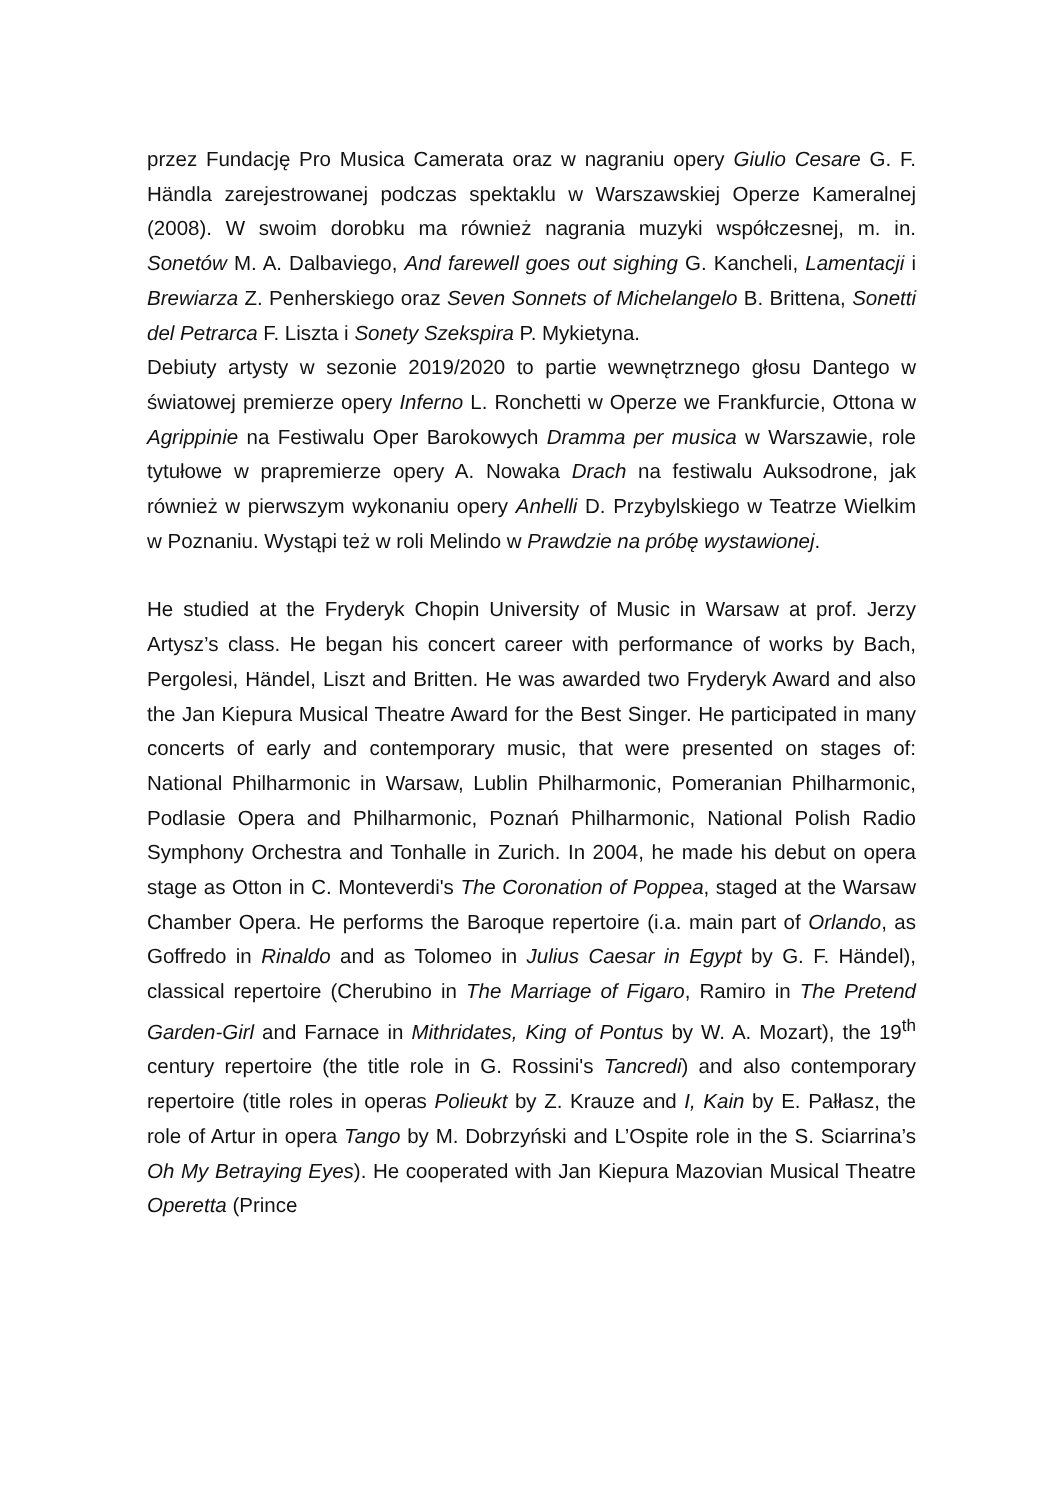przez Fundację Pro Musica Camerata oraz w nagraniu opery Giulio Cesare G. F. Händla zarejestrowanej podczas spektaklu w Warszawskiej Operze Kameralnej (2008). W swoim dorobku ma również nagrania muzyki współczesnej, m. in. Sonetów M. A. Dalbaviego, And farewell goes out sighing G. Kancheli, Lamentacji i Brewiarza Z. Penherskiego oraz Seven Sonnets of Michelangelo B. Brittena, Sonetti del Petrarca F. Liszta i Sonety Szekspira P. Mykietyna.
Debiuty artysty w sezonie 2019/2020 to partie wewnętrznego głosu Dantego w światowej premierze opery Inferno L. Ronchetti w Operze we Frankfurcie, Ottona w Agrippinie na Festiwalu Oper Barokowych Dramma per musica w Warszawie, role tytułowe w prapremierze opery A. Nowaka Drach na festiwalu Auksodrone, jak również w pierwszym wykonaniu opery Anhelli D. Przybylskiego w Teatrze Wielkim w Poznaniu. Wystąpi też w roli Melindo w Prawdzie na próbę wystawionej.
He studied at the Fryderyk Chopin University of Music in Warsaw at prof. Jerzy Artysz’s class. He began his concert career with performance of works by Bach, Pergolesi, Händel, Liszt and Britten. He was awarded two Fryderyk Award and also the Jan Kiepura Musical Theatre Award for the Best Singer. He participated in many concerts of early and contemporary music, that were presented on stages of: National Philharmonic in Warsaw, Lublin Philharmonic, Pomeranian Philharmonic, Podlasie Opera and Philharmonic, Poznań Philharmonic, National Polish Radio Symphony Orchestra and Tonhalle in Zurich. In 2004, he made his debut on opera stage as Otton in C. Monteverdi's The Coronation of Poppea, staged at the Warsaw Chamber Opera. He performs the Baroque repertoire (i.a. main part of Orlando, as Goffredo in Rinaldo and as Tolomeo in Julius Caesar in Egypt by G. F. Händel), classical repertoire (Cherubino in The Marriage of Figaro, Ramiro in The Pretend Garden-Girl and Farnace in Mithridates, King of Pontus by W. A. Mozart), the 19<sup>th</sup> century repertoire (the title role in G. Rossini's Tancredi) and also contemporary repertoire (title roles in operas Polieukt by Z. Krauze and I, Kain by E. Pałłasz, the role of Artur in opera Tango by M. Dobrzyński and L’Ospite role in the S. Sciarrina’s Oh My Betraying Eyes). He cooperated with Jan Kiepura Mazovian Musical Theatre Operetta (Prince